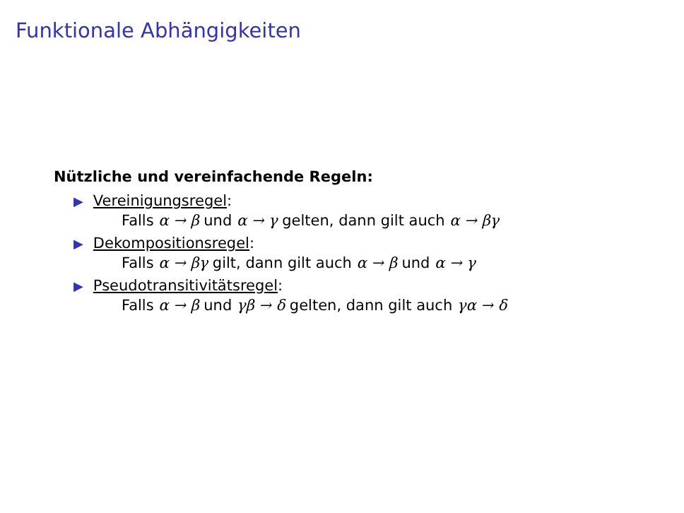Funktionale Abhängigkeiten
Nützliche und vereinfachende Regeln:
▶ Vereinigungsregel:
Falls α → β und α → γ gelten, dann gilt auch α → βγ
▶ Dekompositionsregel:
Falls α → βγ gilt, dann gilt auch α → β und α → γ
▶ Pseudotransitivitätsregel:
Falls α → β und γβ → δ gelten, dann gilt auch γα → δ